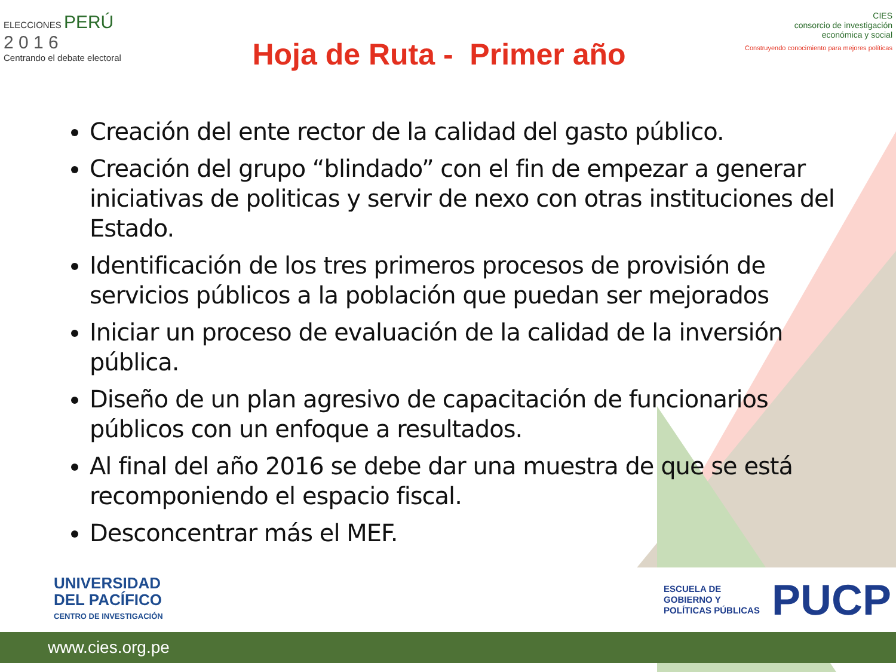ELECCIONES PERÚ
2 0 1 6
Centrando el debate electoral
Hoja de Ruta - Primer año
CIES
consorcio de investigación
económica y social
Construyendo conocimiento para mejores políticas
Creación del ente rector de la calidad del gasto público.
Creación del grupo “blindado” con el fin de empezar a generar iniciativas de politicas y servir de nexo con otras instituciones del Estado.
Identificación de los tres primeros procesos de provisión de servicios públicos a la población que puedan ser mejorados
Iniciar un proceso de evaluación de la calidad de la inversión pública.
Diseño de un plan agresivo de capacitación de funcionarios públicos con un enfoque a resultados.
Al final del año 2016 se debe dar una muestra de que se está recomponiendo el espacio fiscal.
Desconcentrar más el MEF.
UNIVERSIDAD
DEL PACÍFICO
CENTRO DE INVESTIGACIÓN
ESCUELA DE
GOBIERNO Y
POLÍTICAS PÚBLICAS
PUCP
www.cies.org.pe